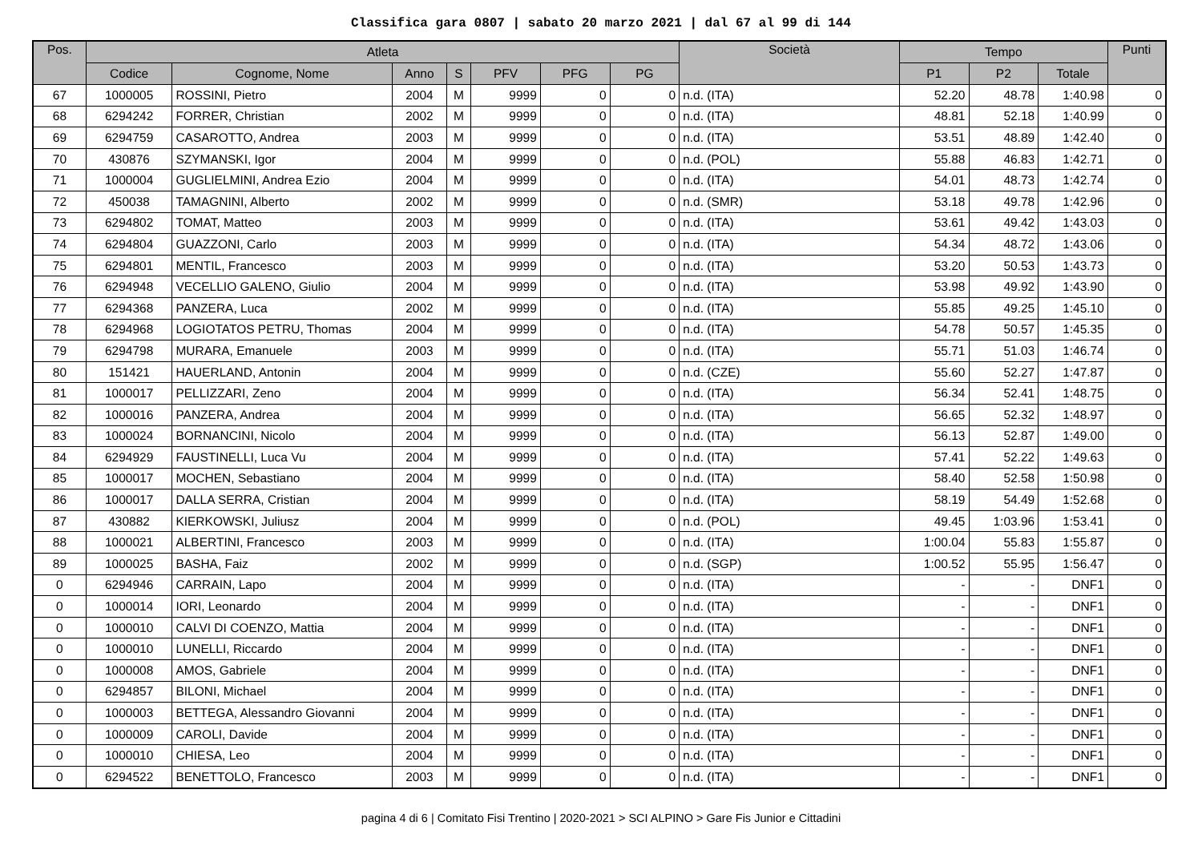Classifica gara 0807 | sabato 20 marzo 2021 | dal 67 al 99 di 144
| Pos. | Atleta | | | | | | | Società | Tempo | | | Punti |
| --- | --- | --- | --- | --- | --- | --- | --- | --- | --- | --- | --- | --- |
| | Codice | Cognome, Nome | Anno | S | PFV | PFG | PG | | P1 | P2 | Totale | |
| 67 | 1000005 | ROSSINI, Pietro | 2004 | M | 9999 | 0 | 0 | n.d. (ITA) | 52.20 | 48.78 | 1:40.98 | 0 |
| 68 | 6294242 | FORRER, Christian | 2002 | M | 9999 | 0 | 0 | n.d. (ITA) | 48.81 | 52.18 | 1:40.99 | 0 |
| 69 | 6294759 | CASAROTTO, Andrea | 2003 | M | 9999 | 0 | 0 | n.d. (ITA) | 53.51 | 48.89 | 1:42.40 | 0 |
| 70 | 430876 | SZYMANSKI, Igor | 2004 | M | 9999 | 0 | 0 | n.d. (POL) | 55.88 | 46.83 | 1:42.71 | 0 |
| 71 | 1000004 | GUGLIELMINI, Andrea Ezio | 2004 | M | 9999 | 0 | 0 | n.d. (ITA) | 54.01 | 48.73 | 1:42.74 | 0 |
| 72 | 450038 | TAMAGNINI, Alberto | 2002 | M | 9999 | 0 | 0 | n.d. (SMR) | 53.18 | 49.78 | 1:42.96 | 0 |
| 73 | 6294802 | TOMAT, Matteo | 2003 | M | 9999 | 0 | 0 | n.d. (ITA) | 53.61 | 49.42 | 1:43.03 | 0 |
| 74 | 6294804 | GUAZZONI, Carlo | 2003 | M | 9999 | 0 | 0 | n.d. (ITA) | 54.34 | 48.72 | 1:43.06 | 0 |
| 75 | 6294801 | MENTIL, Francesco | 2003 | M | 9999 | 0 | 0 | n.d. (ITA) | 53.20 | 50.53 | 1:43.73 | 0 |
| 76 | 6294948 | VECELLIO GALENO, Giulio | 2004 | M | 9999 | 0 | 0 | n.d. (ITA) | 53.98 | 49.92 | 1:43.90 | 0 |
| 77 | 6294368 | PANZERA, Luca | 2002 | M | 9999 | 0 | 0 | n.d. (ITA) | 55.85 | 49.25 | 1:45.10 | 0 |
| 78 | 6294968 | LOGIOTATOS PETRU, Thomas | 2004 | M | 9999 | 0 | 0 | n.d. (ITA) | 54.78 | 50.57 | 1:45.35 | 0 |
| 79 | 6294798 | MURARA, Emanuele | 2003 | M | 9999 | 0 | 0 | n.d. (ITA) | 55.71 | 51.03 | 1:46.74 | 0 |
| 80 | 151421 | HAUERLAND, Antonin | 2004 | M | 9999 | 0 | 0 | n.d. (CZE) | 55.60 | 52.27 | 1:47.87 | 0 |
| 81 | 1000017 | PELLIZZARI, Zeno | 2004 | M | 9999 | 0 | 0 | n.d. (ITA) | 56.34 | 52.41 | 1:48.75 | 0 |
| 82 | 1000016 | PANZERA, Andrea | 2004 | M | 9999 | 0 | 0 | n.d. (ITA) | 56.65 | 52.32 | 1:48.97 | 0 |
| 83 | 1000024 | BORNANCINI, Nicolo | 2004 | M | 9999 | 0 | 0 | n.d. (ITA) | 56.13 | 52.87 | 1:49.00 | 0 |
| 84 | 6294929 | FAUSTINELLI, Luca Vu | 2004 | M | 9999 | 0 | 0 | n.d. (ITA) | 57.41 | 52.22 | 1:49.63 | 0 |
| 85 | 1000017 | MOCHEN, Sebastiano | 2004 | M | 9999 | 0 | 0 | n.d. (ITA) | 58.40 | 52.58 | 1:50.98 | 0 |
| 86 | 1000017 | DALLA SERRA, Cristian | 2004 | M | 9999 | 0 | 0 | n.d. (ITA) | 58.19 | 54.49 | 1:52.68 | 0 |
| 87 | 430882 | KIERKOWSKI, Juliusz | 2004 | M | 9999 | 0 | 0 | n.d. (POL) | 49.45 | 1:03.96 | 1:53.41 | 0 |
| 88 | 1000021 | ALBERTINI, Francesco | 2003 | M | 9999 | 0 | 0 | n.d. (ITA) | 1:00.04 | 55.83 | 1:55.87 | 0 |
| 89 | 1000025 | BASHA, Faiz | 2002 | M | 9999 | 0 | 0 | n.d. (SGP) | 1:00.52 | 55.95 | 1:56.47 | 0 |
| 0 | 6294946 | CARRAIN, Lapo | 2004 | M | 9999 | 0 | 0 | n.d. (ITA) | - | - | DNF1 | 0 |
| 0 | 1000014 | IORI, Leonardo | 2004 | M | 9999 | 0 | 0 | n.d. (ITA) | - | - | DNF1 | 0 |
| 0 | 1000010 | CALVI DI COENZO, Mattia | 2004 | M | 9999 | 0 | 0 | n.d. (ITA) | - | - | DNF1 | 0 |
| 0 | 1000010 | LUNELLI, Riccardo | 2004 | M | 9999 | 0 | 0 | n.d. (ITA) | - | - | DNF1 | 0 |
| 0 | 1000008 | AMOS, Gabriele | 2004 | M | 9999 | 0 | 0 | n.d. (ITA) | - | - | DNF1 | 0 |
| 0 | 6294857 | BILONI, Michael | 2004 | M | 9999 | 0 | 0 | n.d. (ITA) | - | - | DNF1 | 0 |
| 0 | 1000003 | BETTEGA, Alessandro Giovanni | 2004 | M | 9999 | 0 | 0 | n.d. (ITA) | - | - | DNF1 | 0 |
| 0 | 1000009 | CAROLI, Davide | 2004 | M | 9999 | 0 | 0 | n.d. (ITA) | - | - | DNF1 | 0 |
| 0 | 1000010 | CHIESA, Leo | 2004 | M | 9999 | 0 | 0 | n.d. (ITA) | - | - | DNF1 | 0 |
| 0 | 6294522 | BENETTOLO, Francesco | 2003 | M | 9999 | 0 | 0 | n.d. (ITA) | - | - | DNF1 | 0 |
pagina 4 di 6 | Comitato Fisi Trentino | 2020-2021 > SCI ALPINO > Gare Fis Junior e Cittadini